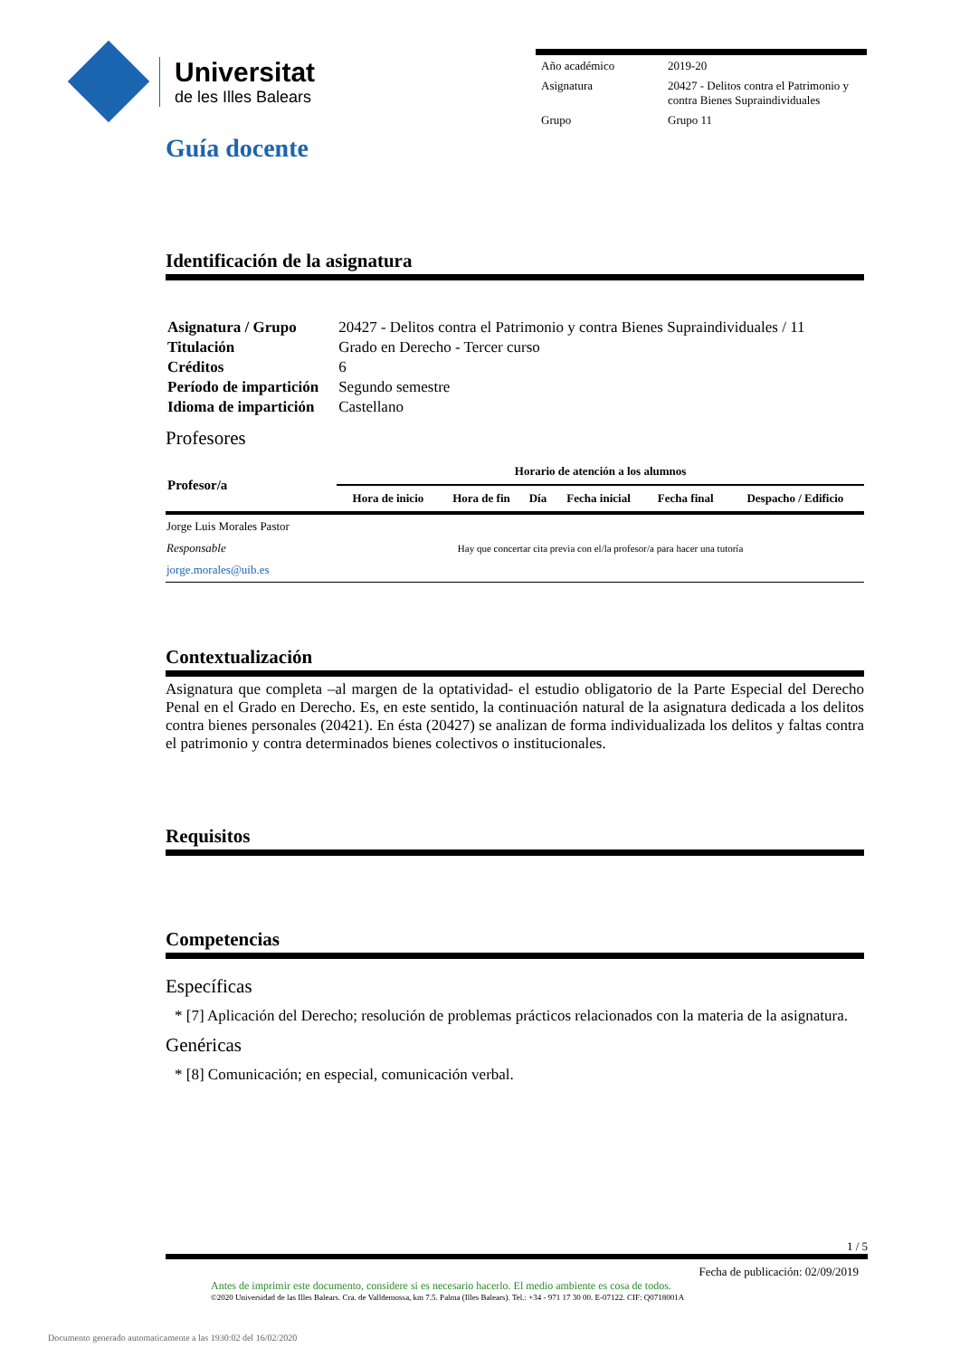Universitat
de les Illes Balears
| Año académico | 2019-20 |
| Asignatura | 20427 - Delitos contra el Patrimonio y contra Bienes Supraindividuales |
| Grupo | Grupo 11 |
Guía docente
Identificación de la asignatura
| Asignatura / Grupo | 20427 - Delitos contra el Patrimonio y contra Bienes Supraindividuales / 11 |
| Titulación | Grado en Derecho - Tercer curso |
| Créditos | 6 |
| Período de impartición | Segundo semestre |
| Idioma de impartición | Castellano |
Profesores
| Profesor/a | Horario de atención a los alumnos | | | | | |
| --- | --- | --- | --- | --- | --- | --- |
| | Hora de inicio | Hora de fin | Día | Fecha inicial | Fecha final | Despacho / Edificio |
| Jorge Luis Morales Pastor Responsable jorge.morales@uib.es | Hay que concertar cita previa con el/la profesor/a para hacer una tutoría | | | | | |
Contextualización
Asignatura que completa –al margen de la optatividad- el estudio obligatorio de la Parte Especial del Derecho Penal en el Grado en Derecho. Es, en este sentido, la continuación natural de la asignatura dedicada a los delitos contra bienes personales (20421). En ésta (20427) se analizan de forma individualizada los delitos y faltas contra el patrimonio y contra determinados bienes colectivos o institucionales.
Requisitos
Competencias
Específicas
* [7] Aplicación del Derecho; resolución de problemas prácticos relacionados con la materia de la asignatura.
Genéricas
* [8] Comunicación; en especial, comunicación verbal.
1 / 5
Fecha de publicación: 02/09/2019
Antes de imprimir este documento, considere si es necesario hacerlo. El medio ambiente es cosa de todos.
©2020 Universidad de las Illes Balears. Cra. de Valldemossa, km 7.5. Palma (Illes Balears). Tel.: +34 - 971 17 30 00. E-07122. CIF: Q0718001A
Documento generado automaticamente a las 1930:02 del 16/02/2020